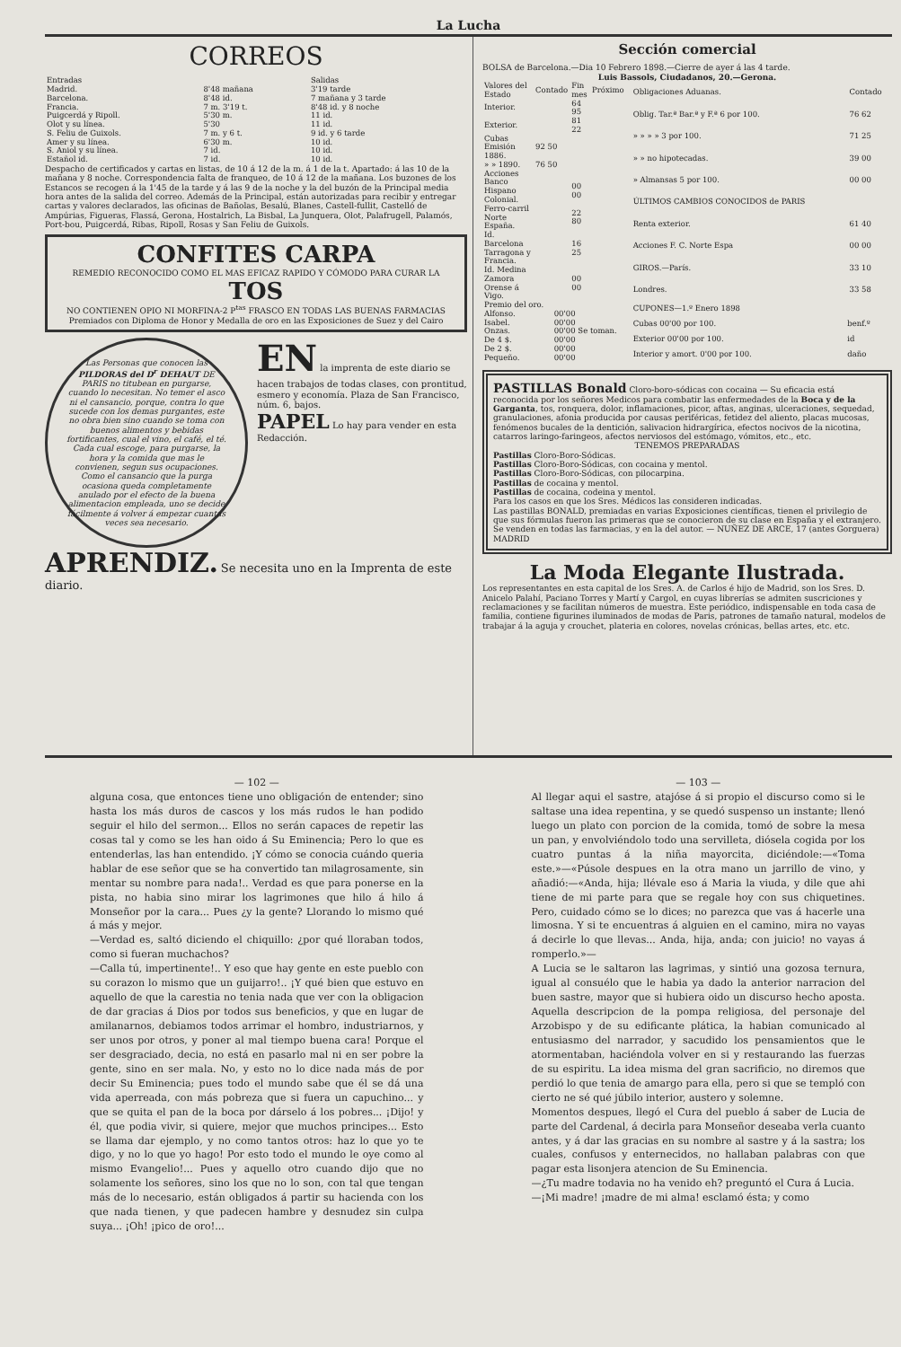La Lucha
CORREOS
| Entradas | | Salidas |
| --- | --- | --- |
| Madrid. | 8'48 mañana | 3'19 tarde |
| Barcelona. | 8'48 id. | 7 mañana y 3 tarde |
| Francia. | 7 m. 3'19 t. | 8'48 id. y 8 noche |
| Puigcerdá y Ripoll. | 5'30 m. | 11 id. |
| Olot y su línea. | 5'30 | 11 id. |
| S. Feliu de Guixols. | 7 m. y 6 t. | 9 id. y 6 tarde |
| Amer y su línea. | 6'30 m. | 10 id. |
| S. Aniol y su línea. | 7 id. | 10 id. |
| Estañol id. | 7 id. | 10 id. |
Despacho de certificados y cartas en listas, de 10 á 12 de la m. á 1 de la t. Apartado: á las 10 de la mañana y 8 noche. Correspondencia falta de franqueo, de 10 á 12 de la mañana. Los buzones de los Estancos se recogen á la 1'45 de la tarde y á las 9 de la noche y la del buzón de la Principal media hora antes de la salida del correo. Además de la Principal, están autorizadas para recibir y entregar cartas y valores declarados, las oficinas de Bañolas, Besalú, Blanes, Castell-fullit, Castelló de Ampúrias, Figueras, Flassá, Gerona, Hostalrich, La Bisbal, La Junquera, Olot, Palafrugell, Palamós, Port-bou, Puigcerdá, Ribas, Ripoll, Rosas y San Feliu de Guixols.
CONFITES CARPA
REMEDIO RECONOCIDO COMO EL MAS EFICAZ RAPIDO Y CÓMODO PARA CURAR LA
TOS
NO CONTIENEN OPIO NI MORFINA-2 P<sup>tas</sup> FRASCO EN TODAS LAS BUENAS FARMACIAS
Premiados con Diploma de Honor y Medalla de oro en las Exposiciones de Suez y del Cairo
Las Personas que conocen las PILDORAS del D<sup>r</sup> DEHAUT DE PARIS no titubean en purgarse, cuando lo necesitan. No temer el asco ni el cansancio, porque, contra lo que sucede con los demas purgantes, este no obra bien sino cuando se toma con buenos alimentos y bebidas fortificantes, cual el vino, el café, el té. Cada cual escoge, para purgarse, la hora y la comida que mas le convienen, segun sus ocupaciones. Como el cansancio que la purga ocasiona queda completamente anulado por el efecto de la buena alimentacion empleada, uno se decide fácilmente á volver á empezar cuantas veces sea necesario.
EN la imprenta de este diario se hacen trabajos de todas clases, con prontitud, esmero y economía. Plaza de San Francisco, núm. 6, bajos.
PAPEL Lo hay para vender en esta Redacción.
APRENDIZ. Se necesita uno en la Imprenta de este diario.
Sección comercial
BOLSA de Barcelona.—Dia 10 Febrero 1898.—Cierre de ayer á las 4 tarde.
Luis Bassols, Ciudadanos, 20.—Gerona.
| Valores del Estado | Contado | Fin mes | Próximo |
| --- | --- | --- | --- |
| Interior. | | 64 95 | |
| Exterior. | | 81 22 | |
| Cubas Emisión 1886. | 92 50 | | |
| » » 1890. | 76 50 | | |
| Acciones | | | |
| Banco Hispano Colonial. | | 00 00 | |
| Ferro-carril Norte España. | | 22 80 | |
| Id. Barcelona Tarragona y Francia. | | 16 25 | |
| Id. Medina Zamora Orense á Vigo. | | 00 00 | |
| Obligaciones Aduanas. | Contado |
| --- | --- |
| Oblig. Tar.ª Bar.ª y F.ª 6 por 100. | 76 62 |
| » » » » 3 por 100. | 71 25 |
| » » no hipotecadas. | 39 00 |
| » Almansas 5 por 100. | 00 00 |
| ÚLTIMOS CAMBIOS CONOCIDOS de PARIS | |
| Renta exterior. | 61 40 |
| Acciones F. C. Norte Espa | 00 00 |
| GIROS.—París. | 33 10 |
| Londres. | 33 58 |
| Premio del oro. | |
| Alfonso. | 00'00 |
| Isabel. | 00'00 |
| Onzas. | 00'00 Se toman. |
| De 4 $. | 00'00 |
| De 2 $. | 00'00 |
| Pequeño. | 00'00 |
| CUPONES—1.º Enero 1898 | |
| Cubas 00'00 por 100. | benf.º |
| Exterior 00'00 por 100. | id |
| Interior y amort. 0'00 por 100. | daño |
PASTILLAS Bonald Cloro-boro-sódicas con cocaina — Su eficacia está reconocida por los señores Medicos para combatir las enfermedades de la Boca y de la Garganta, tos, ronquera, dolor, inflamaciones, picor, aftas, anginas, ulceraciones, sequedad, granulaciones, afonia producida por causas periféricas, fetidez del aliento, placas mucosas, fenómenos bucales de la dentición, salivacion hidrargírica, efectos nocivos de la nicotina, catarros laringo-faringeos, afectos nerviosos del estómago, vómitos, etc., etc.
TENEMOS PREPARADAS
Pastillas Cloro-Boro-Sódicas.
Pastillas Cloro-Boro-Sódicas, con cocaina y mentol.
Pastillas Cloro-Boro-Sódicas, con pilocarpina.
Pastillas de cocaina y mentol.
Pastillas de cocaina, codeina y mentol.
Para los casos en que los Sres. Médicos las consideren indicadas.
Las pastillas BONALD, premiadas en varias Exposiciones científicas, tienen el privilegio de que sus fórmulas fueron las primeras que se conocieron de su clase en España y el extranjero. Se venden en todas las farmacias, y en la del autor. — NUÑEZ DE ARCE, 17 (antes Gorguera) MADRID
La Moda Elegante Ilustrada.
Los representantes en esta capital de los Sres. A. de Carlos é hijo de Madrid, son los Sres. D. Anicelo Palahí, Paciano Torres y Martí y Cargol, en cuyas librerías se admiten suscriciones y reclamaciones y se facilitan números de muestra. Este periódico, indispensable en toda casa de familia, contiene figurines iluminados de modas de Paris, patrones de tamaño natural, modelos de trabajar á la aguja y crouchet, plateria en colores, novelas crónicas, bellas artes, etc. etc.
— 102 —
alguna cosa, que entonces tiene uno obligación de entender; sino hasta los más duros de cascos y los más rudos le han podido seguir el hilo del sermon... Ellos no serán capaces de repetir las cosas tal y como se les han oido á Su Eminencia; Pero lo que es entenderlas, las han entendido. ¡Y cómo se conocia cuándo queria hablar de ese señor que se ha convertido tan milagrosamente, sin mentar su nombre para nada!.. Verdad es que para ponerse en la pista, no habia sino mirar los lagrimones que hilo á hilo á Monseñor por la cara... Pues ¿y la gente? Llorando lo mismo qué á más y mejor.
—Verdad es, saltó diciendo el chiquillo: ¿por qué lloraban todos, como si fueran muchachos?
—Calla tú, impertinente!.. Y eso que hay gente en este pueblo con su corazon lo mismo que un guijarro!.. ¡Y qué bien que estuvo en aquello de que la carestia no tenia nada que ver con la obligacion de dar gracias á Dios por todos sus beneficios, y que en lugar de amilanarnos, debiamos todos arrimar el hombro, industriarnos, y ser unos por otros, y poner al mal tiempo buena cara! Porque el ser desgraciado, decia, no está en pasarlo mal ni en ser pobre la gente, sino en ser mala. No, y esto no lo dice nada más de por decir Su Eminencia; pues todo el mundo sabe que él se dá una vida aperreada, con más pobreza que si fuera un capuchino... y que se quita el pan de la boca por dárselo á los pobres... ¡Dijo! y él, que podia vivir, si quiere, mejor que muchos principes... Esto se llama dar ejemplo, y no como tantos otros: haz lo que yo te digo, y no lo que yo hago! Por esto todo el mundo le oye como al mismo Evangelio!... Pues y aquello otro cuando dijo que no solamente los señores, sino los que no lo son, con tal que tengan más de lo necesario, están obligados á partir su hacienda con los que nada tienen, y que padecen hambre y desnudez sin culpa suya... ¡Oh! ¡pico de oro!...
— 103 —
Al llegar aqui el sastre, atajóse á si propio el discurso como si le saltase una idea repentina, y se quedó suspenso un instante; llenó luego un plato con porcion de la comida, tomó de sobre la mesa un pan, y envolviéndolo todo una servilleta, diósela cogida por los cuatro puntas á la niña mayorcita, diciéndole:—«Toma este.»—«Púsole despues en la otra mano un jarrillo de vino, y añadió:—«Anda, hija; llévale eso á Maria la viuda, y dile que ahi tiene de mi parte para que se regale hoy con sus chiquetines. Pero, cuidado cómo se lo dices; no parezca que vas á hacerle una limosna. Y si te encuentras á alguien en el camino, mira no vayas á decirle lo que llevas... Anda, hija, anda; con juicio! no vayas á romperlo.»—
A Lucia se le saltaron las lagrimas, y sintió una gozosa ternura, igual al consuélo que le habia ya dado la anterior narracion del buen sastre, mayor que si hubiera oido un discurso hecho aposta. Aquella descripcion de la pompa religiosa, del personaje del Arzobispo y de su edificante plática, la habian comunicado al entusiasmo del narrador, y sacudido los pensamientos que le atormentaban, haciéndola volver en si y restaurando las fuerzas de su espiritu. La idea misma del gran sacrificio, no diremos que perdió lo que tenia de amargo para ella, pero si que se templó con cierto ne sé qué júbilo interior, austero y solemne.
Momentos despues, llegó el Cura del pueblo á saber de Lucia de parte del Cardenal, á decirla para Monseñor deseaba verla cuanto antes, y á dar las gracias en su nombre al sastre y á la sastra; los cuales, confusos y enternecidos, no hallaban palabras con que pagar esta lisonjera atencion de Su Eminencia.
—¿Tu madre todavia no ha venido eh? preguntó el Cura á Lucia.
—¡Mi madre! ¡madre de mi alma! esclamó ésta; y como